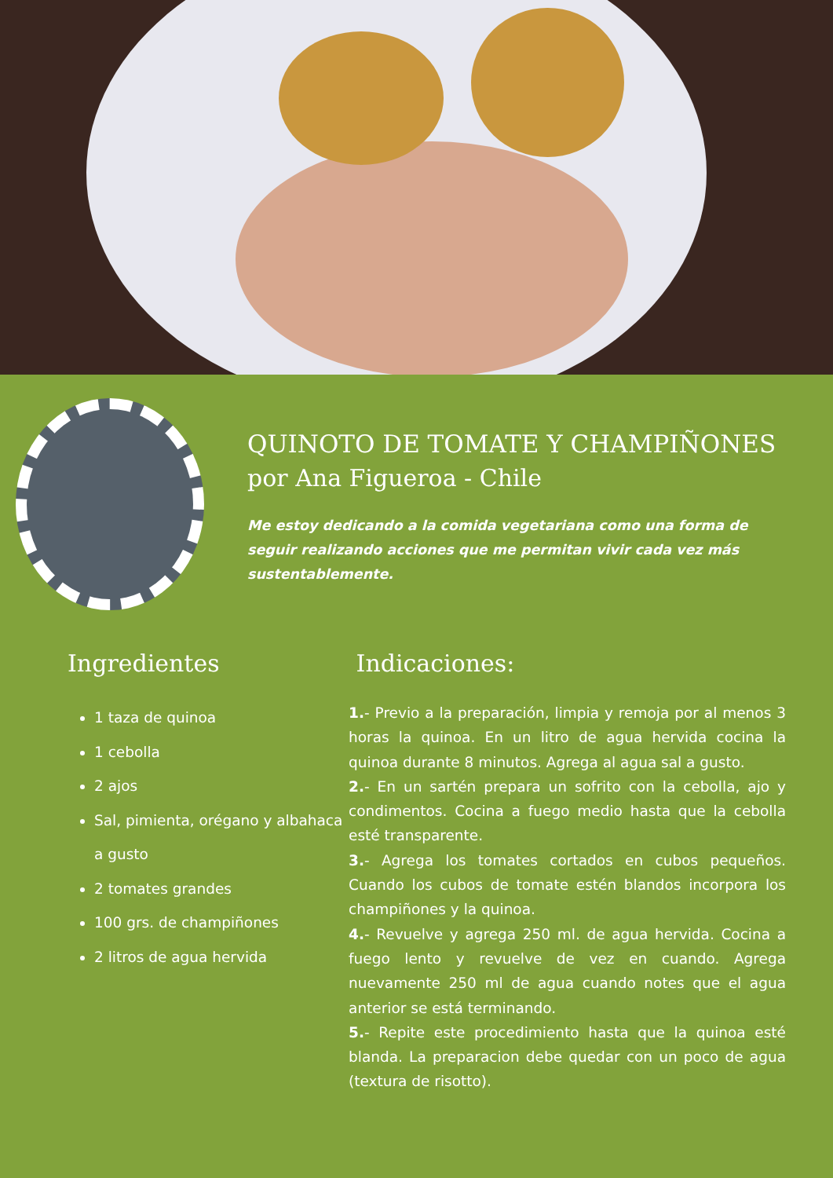QUINOTO DE TOMATE Y CHAMPIÑONES
por Ana Figueroa - Chile
Me estoy dedicando a la comida vegetariana como una forma de seguir realizando acciones que me permitan vivir cada vez más sustentablemente.
Ingredientes
1 taza de quinoa
1 cebolla
2 ajos
Sal, pimienta, orégano y albahaca a gusto
2 tomates grandes
100 grs. de champiñones
2 litros de agua hervida
Indicaciones:
1.- Previo a la preparación, limpia y remoja por al menos 3 horas la quinoa. En un litro de agua hervida cocina la quinoa durante 8 minutos. Agrega al agua sal a gusto.
2.- En un sartén prepara un sofrito con la cebolla, ajo y condimentos. Cocina a fuego medio hasta que la cebolla esté transparente.
3.- Agrega los tomates cortados en cubos pequeños. Cuando los cubos de tomate estén blandos incorpora los champiñones y la quinoa.
4.- Revuelve y agrega 250 ml. de agua hervida. Cocina a fuego lento y revuelve de vez en cuando. Agrega nuevamente 250 ml de agua cuando notes que el agua anterior se está terminando.
5.- Repite este procedimiento hasta que la quinoa esté blanda. La preparacion debe quedar con un poco de agua (textura de risotto).